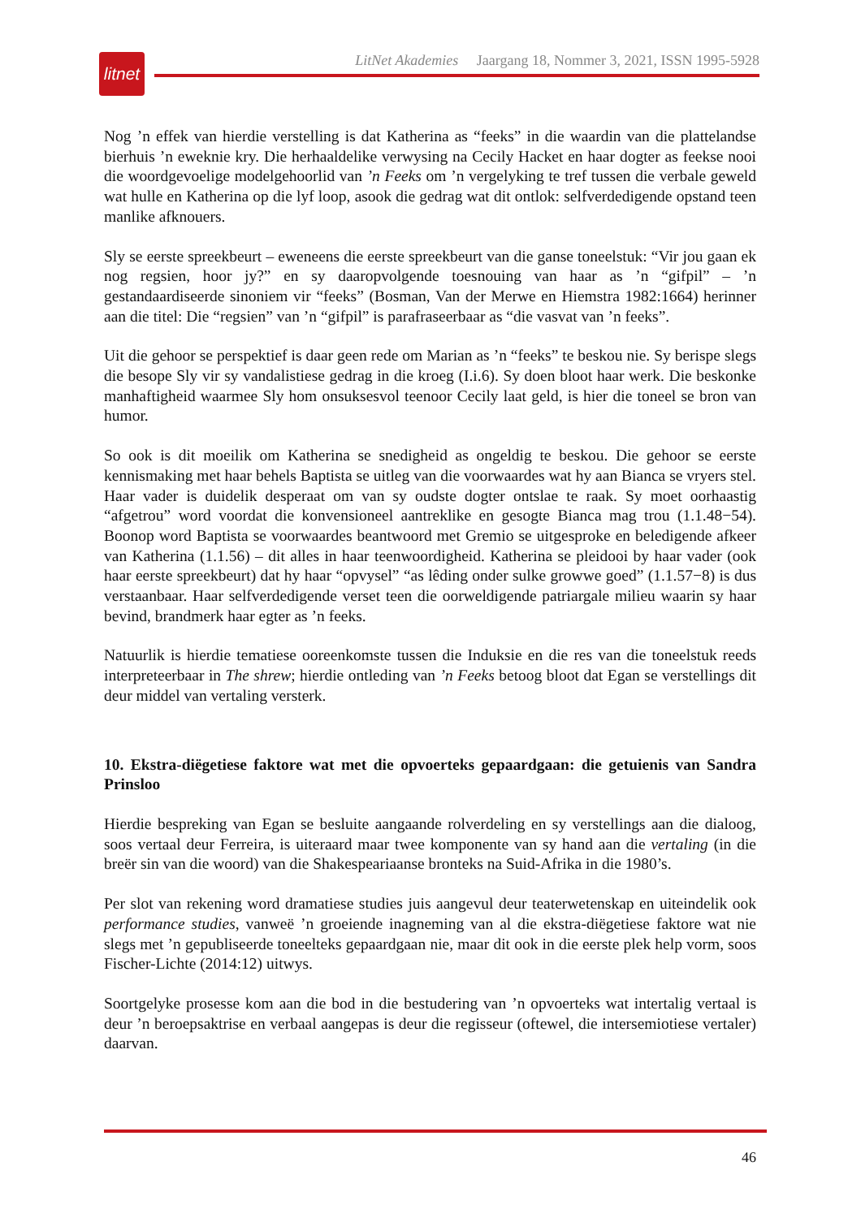litnet
LitNet Akademies Jaargang 18, Nommer 3, 2021, ISSN 1995-5928
Nog ’n effek van hierdie verstelling is dat Katherina as “feeks” in die waardin van die plattelandse bierhuis ’n eweknie kry. Die herhaaldelike verwysing na Cecily Hacket en haar dogter as feekse nooi die woordgevoelige modelgehoorlid van ’n Feeks om ’n vergelyking te tref tussen die verbale geweld wat hulle en Katherina op die lyf loop, asook die gedrag wat dit ontlok: selfverdedigende opstand teen manlike afknouers.
Sly se eerste spreekbeurt – eweneens die eerste spreekbeurt van die ganse toneelstuk: “Vir jou gaan ek nog regsien, hoor jy?” en sy daaropvolgende toesnouing van haar as ’n “gifpil” – ’n gestandaardiseerde sinoniem vir “feeks” (Bosman, Van der Merwe en Hiemstra 1982:1664) herinner aan die titel: Die “regsien” van ’n “gifpil” is parafraseerbaar as “die vasvat van ’n feeks”.
Uit die gehoor se perspektief is daar geen rede om Marian as ’n “feeks” te beskou nie. Sy berispe slegs die besope Sly vir sy vandalistiese gedrag in die kroeg (I.i.6). Sy doen bloot haar werk. Die beskonke manhaftigheid waarmee Sly hom onsuksesvol teenoor Cecily laat geld, is hier die toneel se bron van humor.
So ook is dit moeilik om Katherina se snedigheid as ongeldig te beskou. Die gehoor se eerste kennismaking met haar behels Baptista se uitleg van die voorwaardes wat hy aan Bianca se vryers stel. Haar vader is duidelik desperaat om van sy oudste dogter ontslae te raak. Sy moet oorhaastig “afgetrou” word voordat die konvensioneel aantreklike en gesogte Bianca mag trou (1.1.48−54). Boonop word Baptista se voorwaardes beantwoord met Gremio se uitgesproke en beledigende afkeer van Katherina (1.1.56) – dit alles in haar teenwoordigheid. Katherina se pleidooi by haar vader (ook haar eerste spreekbeurt) dat hy haar “opvysel” “as lêding onder sulke growwe goed” (1.1.57−8) is dus verstaanbaar. Haar selfverdedigende verset teen die oorweldigende patriargale milieu waarin sy haar bevind, brandmerk haar egter as ’n feeks.
Natuurlik is hierdie tematiese ooreenkomste tussen die Induksie en die res van die toneelstuk reeds interpreteerbaar in The shrew; hierdie ontleding van ’n Feeks betoog bloot dat Egan se verstellings dit deur middel van vertaling versterk.
10. Ekstra-diëgetiese faktore wat met die opvoerteks gepaardgaan: die getuienis van Sandra Prinsloo
Hierdie bespreking van Egan se besluite aangaande rolverdeling en sy verstellings aan die dialoog, soos vertaal deur Ferreira, is uiteraard maar twee komponente van sy hand aan die vertaling (in die breër sin van die woord) van die Shakespeariaanse bronteks na Suid-Afrika in die 1980’s.
Per slot van rekening word dramatiese studies juis aangevul deur teaterwetenskap en uiteindelik ook performance studies, vanweë ’n groeiende inagneming van al die ekstra-diëgetiese faktore wat nie slegs met ’n gepubliseerde toneelteks gepaardgaan nie, maar dit ook in die eerste plek help vorm, soos Fischer-Lichte (2014:12) uitwys.
Soortgelyke prosesse kom aan die bod in die bestudering van ’n opvoerteks wat intertalig vertaal is deur ’n beroepsaktrise en verbaal aangepas is deur die regisseur (oftewel, die intersemiotiese vertaler) daarvan.
46